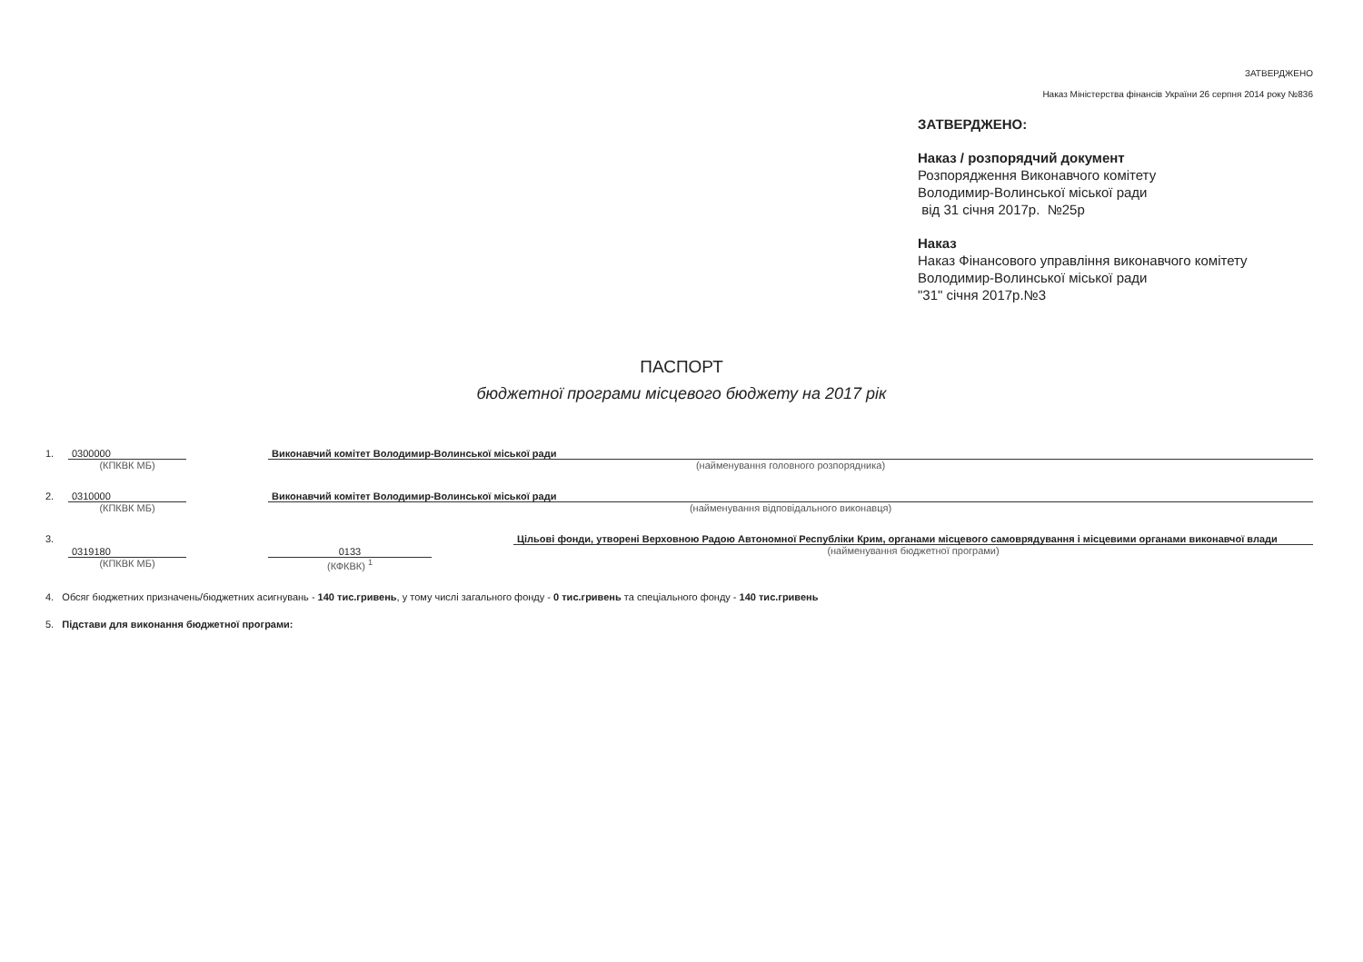ЗАТВЕРДЖЕНО
Наказ Міністерства фінансів України 26 серпня 2014 року №836
ЗАТВЕРДЖЕНО:
Наказ / розпорядчий документ
Розпорядження Виконавчого комітету
Володимир-Волинської міської ради
від 31 січня 2017р. №25р
Наказ
Наказ Фінансового управління виконавчого комітету
Володимир-Волинської міської ради
"31" січня 2017р.№3
ПАСПОРТ
бюджетної програми місцевого бюджету на 2017 рік
1. 0300000
(КПКВК МБ)
Виконавчий комітет Володимир-Волинської міської ради
(найменування головного розпорядника)
2. 0310000
(КПКВК МБ)
Виконавчий комітет Володимир-Волинської міської ради
(найменування відповідального виконавця)
3.
0319180
(КПКВК МБ)
0133
(КФКВК) <sup>1</sup>
Цільові фонди, утворені Верховною Радою Автономної Республіки Крим, органами місцевого самоврядування і місцевими органами виконавчої влади
(найменування бюджетної програми)
4. Обсяг бюджетних призначень/бюджетних асигнувань - 140 тис.гривень, у тому числі загального фонду - 0 тис.гривень та спеціального фонду - 140 тис.гривень
5. Підстави для виконання бюджетної програми: